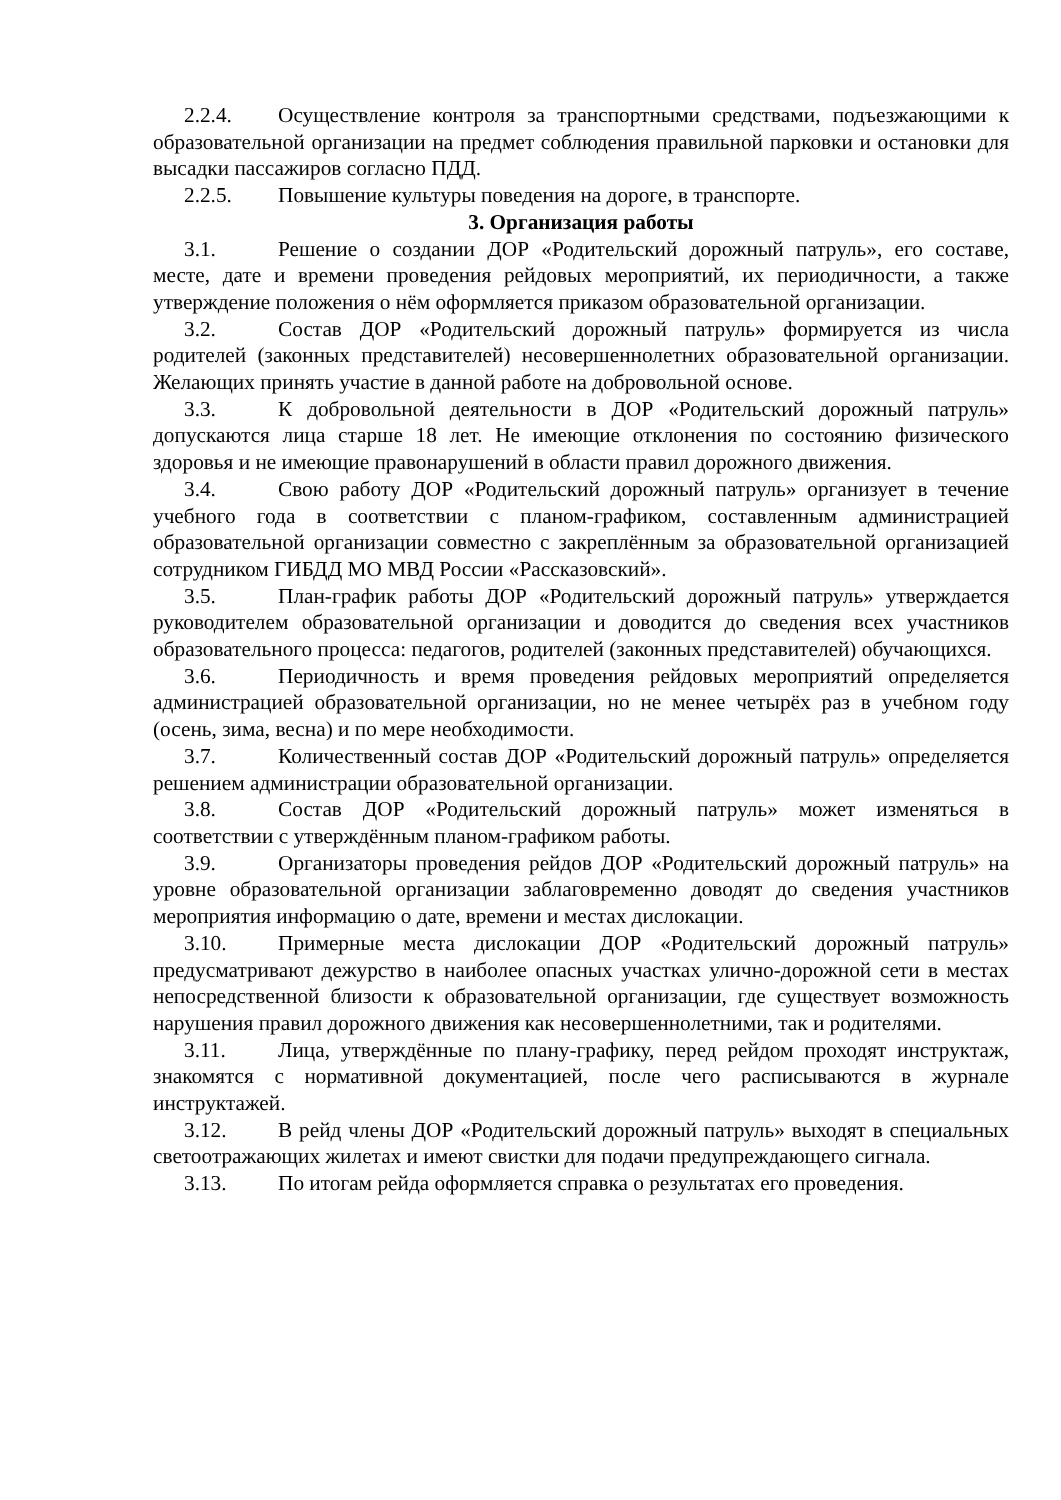2.2.4. Осуществление контроля за транспортными средствами, подъезжающими к образовательной организации на предмет соблюдения правильной парковки и остановки для высадки пассажиров согласно ПДД.
2.2.5. Повышение культуры поведения на дороге, в транспорте.
3. Организация работы
3.1. Решение о создании ДОР «Родительский дорожный патруль», его составе, месте, дате и времени проведения рейдовых мероприятий, их периодичности, а также утверждение положения о нём оформляется приказом образовательной организации.
3.2. Состав ДОР «Родительский дорожный патруль» формируется из числа родителей (законных представителей) несовершеннолетних образовательной организации. Желающих принять участие в данной работе на добровольной основе.
3.3. К добровольной деятельности в ДОР «Родительский дорожный патруль» допускаются лица старше 18 лет. Не имеющие отклонения по состоянию физического здоровья и не имеющие правонарушений в области правил дорожного движения.
3.4. Свою работу ДОР «Родительский дорожный патруль» организует в течение учебного года в соответствии с планом-графиком, составленным администрацией образовательной организации совместно с закреплённым за образовательной организацией сотрудником ГИБДД МО МВД России «Рассказовский».
3.5. План-график работы ДОР «Родительский дорожный патруль» утверждается руководителем образовательной организации и доводится до сведения всех участников образовательного процесса: педагогов, родителей (законных представителей) обучающихся.
3.6. Периодичность и время проведения рейдовых мероприятий определяется администрацией образовательной организации, но не менее четырёх раз в учебном году (осень, зима, весна) и по мере необходимости.
3.7. Количественный состав ДОР «Родительский дорожный патруль» определяется решением администрации образовательной организации.
3.8. Состав ДОР «Родительский дорожный патруль» может изменяться в соответствии с утверждённым планом-графиком работы.
3.9. Организаторы проведения рейдов ДОР «Родительский дорожный патруль» на уровне образовательной организации заблаговременно доводят до сведения участников мероприятия информацию о дате, времени и местах дислокации.
3.10. Примерные места дислокации ДОР «Родительский дорожный патруль» предусматривают дежурство в наиболее опасных участках улично-дорожной сети в местах непосредственной близости к образовательной организации, где существует возможность нарушения правил дорожного движения как несовершеннолетними, так и родителями.
3.11. Лица, утверждённые по плану-графику, перед рейдом проходят инструктаж, знакомятся с нормативной документацией, после чего расписываются в журнале инструктажей.
3.12. В рейд члены ДОР «Родительский дорожный патруль» выходят в специальных светоотражающих жилетах и имеют свистки для подачи предупреждающего сигнала.
3.13. По итогам рейда оформляется справка о результатах его проведения.